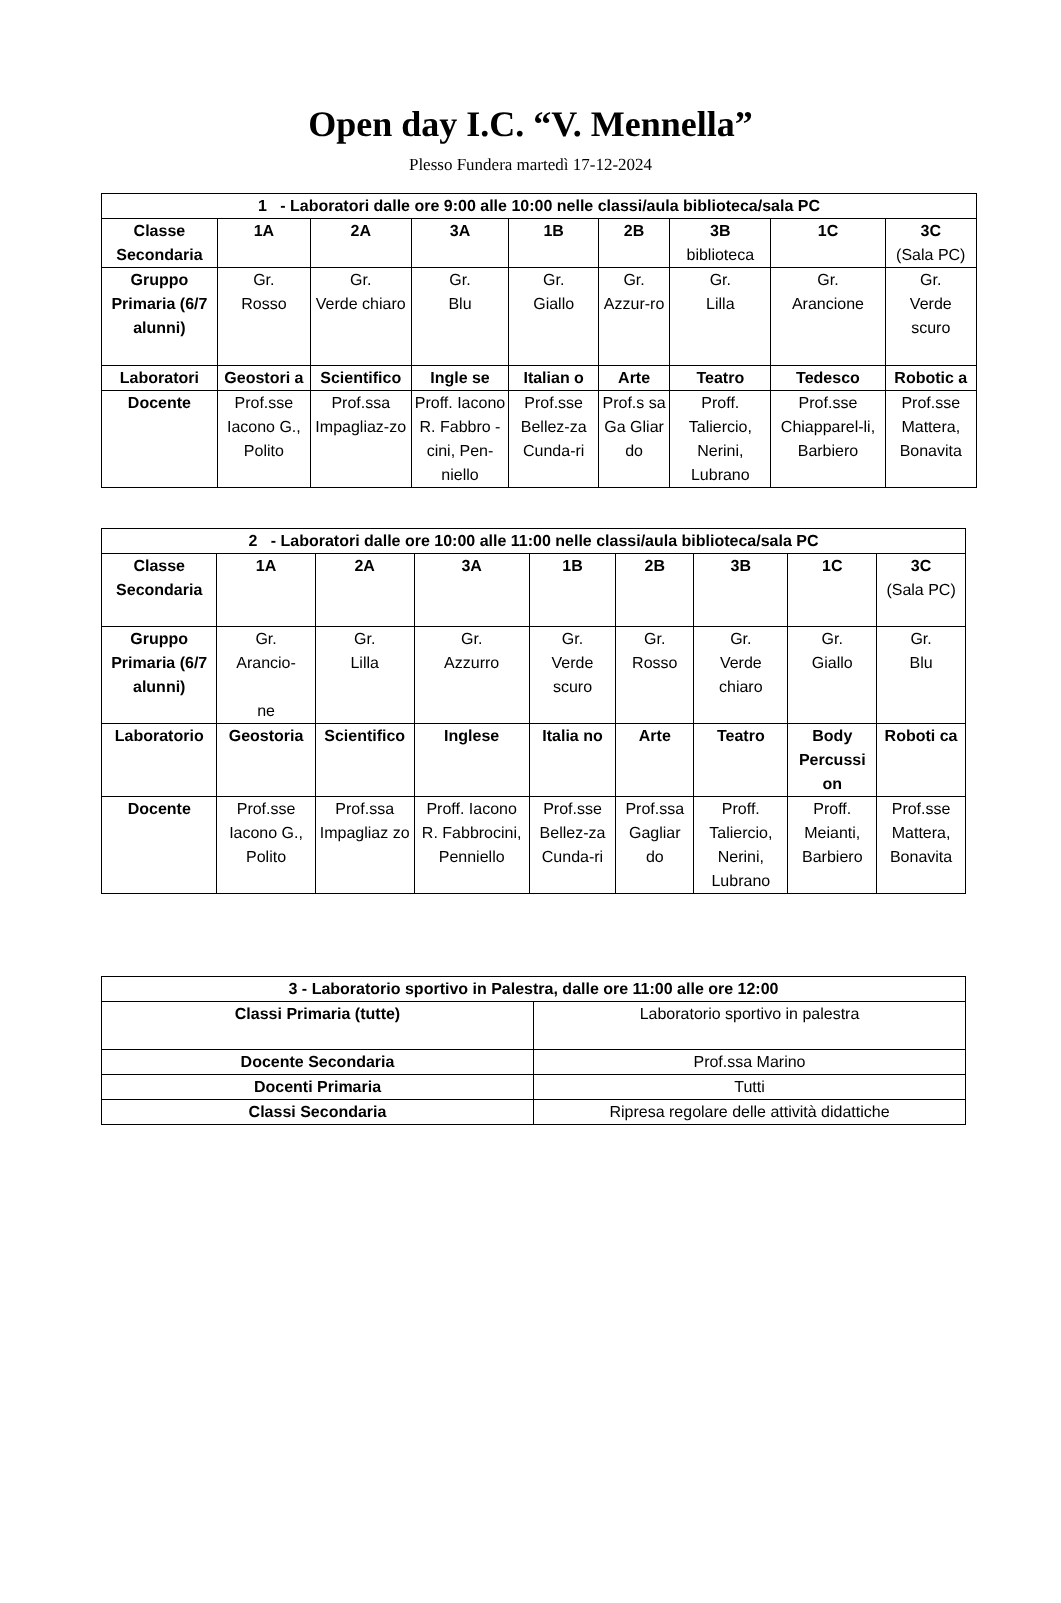Open day I.C. “V. Mennella”
Plesso Fundera martedì 17-12-2024
| 1 - Laboratori dalle ore 9:00 alle 10:00 nelle classi/aula biblioteca/sala PC | | | | | | | | |
| --- | --- | --- | --- | --- | --- | --- | --- | --- |
| Classe Secondaria | 1A | 2A | 3A | 1B | 2B | 3B biblioteca | 1C | 3C (Sala PC) |
| Gruppo Primaria (6/7 alunni) | Gr. Rosso | Gr. Verde chiaro | Gr. Blu | Gr. Giallo | Gr. Azzur-ro | Gr. Lilla | Gr. Arancione | Gr. Verde scuro |
| Laboratori | Geostori a | Scientifico | Ingle se | Italian o | Arte | Teatro | Tedesco | Robotic a |
| Docente | Prof.sse Iacono G., Polito | Prof.ssa Impagliaz-zo | Proff. Iacono R. Fabbro -cini, Pen-niello | Prof.sse Bellez-za Cunda-ri | Prof.s sa Ga Gliar do | Proff. Taliercio, Nerini, Lubrano | Prof.sse Chiapparel-li, Barbiero | Prof.sse Mattera, Bonavita |
| 2 - Laboratori dalle ore 10:00 alle 11:00 nelle classi/aula biblioteca/sala PC | | | | | | | | |
| --- | --- | --- | --- | --- | --- | --- | --- | --- |
| Classe Secondaria | 1A | 2A | 3A | 1B | 2B | 3B | 1C | 3C (Sala PC) |
| Gruppo Primaria (6/7 alunni) | Gr. Arancio- ne | Gr. Lilla | Gr. Azzurro | Gr. Verde scuro | Gr. Rosso | Gr. Verde chiaro | Gr. Giallo | Gr. Blu |
| Laboratorio | Geostoria | Scientifico | Inglese | Italia no | Arte | Teatro | Body Percussi on | Roboti ca |
| Docente | Prof.sse Iacono G., Polito | Prof.ssa Impagliaz zo | Proff. Iacono R. Fabbrocini, Penniello | Prof.sse Bellez-za Cunda-ri | Prof.ssa Gagliar do | Proff. Taliercio, Nerini, Lubrano | Proff. Meianti, Barbiero | Prof.sse Mattera, Bonavita |
| 3 - Laboratorio sportivo in Palestra, dalle ore 11:00 alle ore 12:00 | |
| --- | --- |
| Classi Primaria (tutte) | Laboratorio sportivo in palestra |
| Docente Secondaria | Prof.ssa Marino |
| Docenti Primaria | Tutti |
| Classi Secondaria | Ripresa regolare delle attività didattiche |